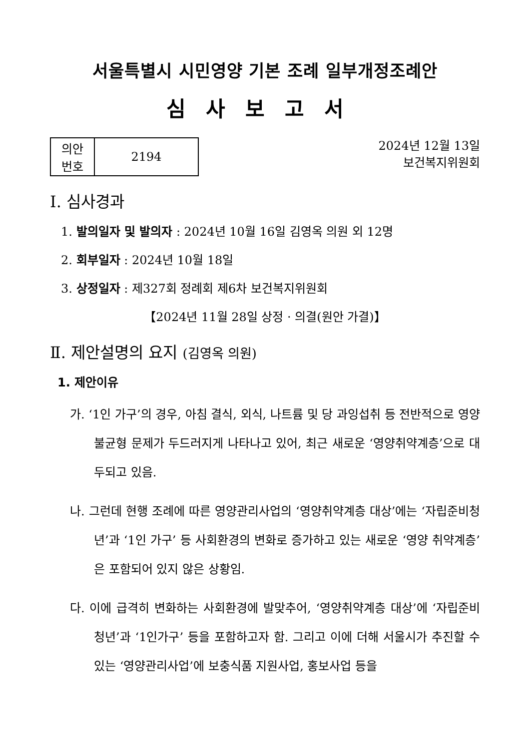서울특별시 시민영양 기본 조례 일부개정조례안
심사보고서
| 의안 번호 | 2194 |
2024년 12월 13일
보건복지위원회
Ⅰ. 심사경과
1. 발의일자 및 발의자 : 2024년 10월 16일 김영옥 의원 외 12명
2. 회부일자 : 2024년 10월 18일
3. 상정일자 : 제327회 정례회 제6차 보건복지위원회
【2024년 11월 28일 상정 · 의결(원안 가결)】
Ⅱ. 제안설명의 요지 (김영옥 의원)
1. 제안이유
가. ‘1인 가구’의 경우, 아침 결식, 외식, 나트륨 및 당 과잉섭취 등 전반적으로 영양 불균형 문제가 두드러지게 나타나고 있어, 최근 새로운 ‘영양취약계층’으로 대두되고 있음.
나. 그런데 현행 조례에 따른 영양관리사업의 ‘영양취약계층 대상’에는 ‘자립준비청년’과 ‘1인 가구’ 등 사회환경의 변화로 증가하고 있는 새로운 ‘영양 취약계층’은 포함되어 있지 않은 상황임.
다. 이에 급격히 변화하는 사회환경에 발맞추어, ‘영양취약계층 대상’에 ‘자립준비청년’과 ‘1인가구’ 등을 포함하고자 함. 그리고 이에 더해 서울시가 추진할 수 있는 ‘영양관리사업’에 보충식품 지원사업, 홍보사업 등을